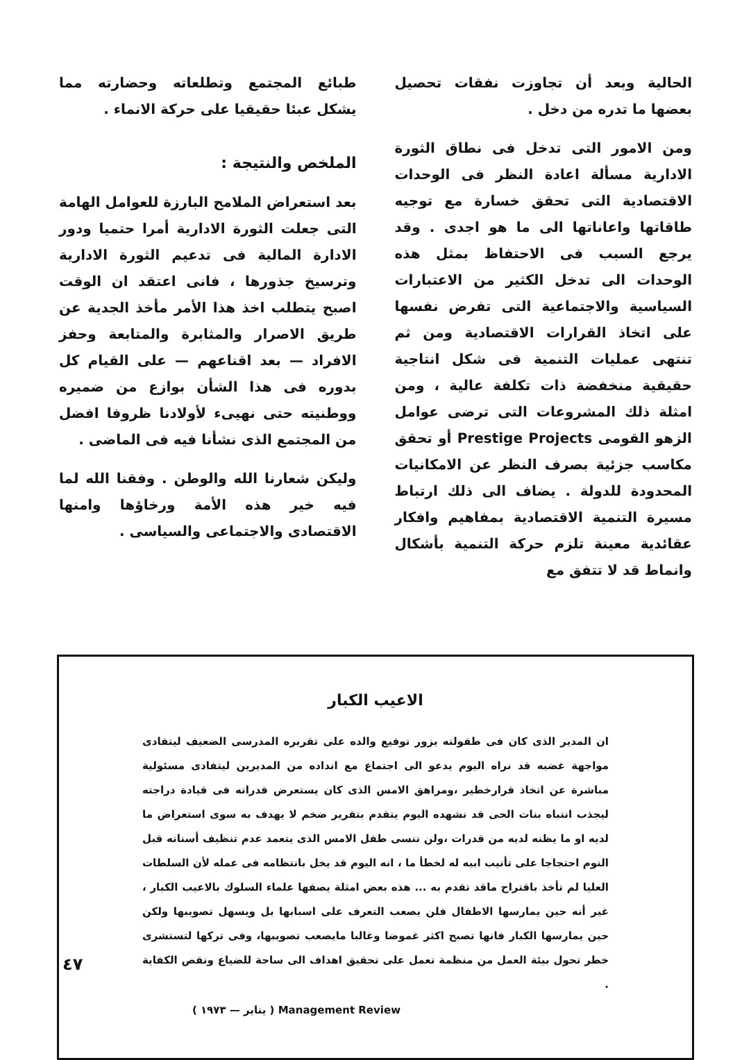الحالية وبعد أن تجاوزت نفقات تحصيل بعضها ما تدره من دخل .
ومن الامور التى تدخل فى نطاق الثورة الادارية مسألة اعادة النظر فى الوحدات الاقتصادية التى تحقق خسارة مع توجيه طاقاتها واعاناتها الى ما هو اجدى . وقد يرجع السبب فى الاحتفاظ بمثل هذه الوحدات الى تدخل الكثير من الاعتبارات السياسية والاجتماعية التى تفرض نفسها على اتخاذ القرارات الاقتصادية ومن ثم تنتهى عمليات التنمية فى شكل انتاجية حقيقية منخفضة ذات تكلفة عالية ، ومن امثلة ذلك المشروعات التى ترضى عوامل الزهو القومى Prestige Projects أو تحقق مكاسب جزئية بصرف النظر عن الامكانيات المحدودة للدولة . يضاف الى ذلك ارتباط مسيرة التنمية الاقتصادية بمفاهيم وافكار عقائدية معينة تلزم حركة التنمية بأشكال وانماط قد لا تتفق مع
طبائع المجتمع وتطلعاته وحضارته مما يشكل عبئا حقيقيا على حركة الانماء .
الملخص والنتيجة :
بعد استعراض الملامح البارزة للعوامل الهامة التى جعلت الثورة الادارية أمرا حتميا ودور الادارة المالية فى تدعيم الثورة الادارية وترسيخ جذورها ، فانى اعتقد ان الوقت اصبح يتطلب اخذ هذا الأمر مأخذ الجدية عن طريق الاصرار والمثابرة والمتابعة وحفز الافراد — بعد اقناعهم — على القيام كل بدوره فى هذا الشأن بوازع من ضميره ووطنيته حتى نهيىء لأولادنا ظروفا افضل من المجتمع الذى نشأنا فيه فى الماضى .
وليكن شعارنا الله والوطن . وفقنا الله لما فيه خير هذه الأمة ورخاؤها وامنها الاقتصادى والاجتماعى والسياسى .
الاعيب الكبار
ان المدير الذى كان فى طفولته يزور توقيع والده على تقريره المدرسى الضعيف ليتفادى مواجهة غضبه قد نراه اليوم يدعو الى اجتماع مع انداده من المديرين ليتفادى مسئولية مباشرة عن اتخاذ قرارخطير ،ومراهق الامس الذى كان يستعرض قدراته فى قيادة دراجته ليجذب انتباه بنات الحى قد نشهده اليوم يتقدم بتقرير ضخم لا يهدف به سوى استعراض ما لديه او ما يظنه لديه من قدرات ،ولن ننسى طفل الامس الذى يتعمد عدم تنظيف أسنانه قبل النوم احتجاجا على تأنيب ابيه له لخطأ ما ، انه اليوم قد يخل بانتظامه فى عمله لأن السلطات العليا لم تأخذ باقتراح ماقد تقدم به ... هذه بعض امثلة يصفها علماء السلوك بالاعيب الكبار ، غير أنه حين يمارسها الاطفال فلن يصعب التعرف على اسبابها بل ويسهل تصويبها ولكن حين يمارسها الكبار فانها تصبح اكثر غموضا وغالبا مايصعب تصويبها، وفى تركها لتستشرى خطر تحول بيئة العمل من منظمة تعمل على تحقيق اهداف الى ساحة للضياع ونقص الكفاية .
Management Review ( يناير — ١٩٧٣ )
٤٧